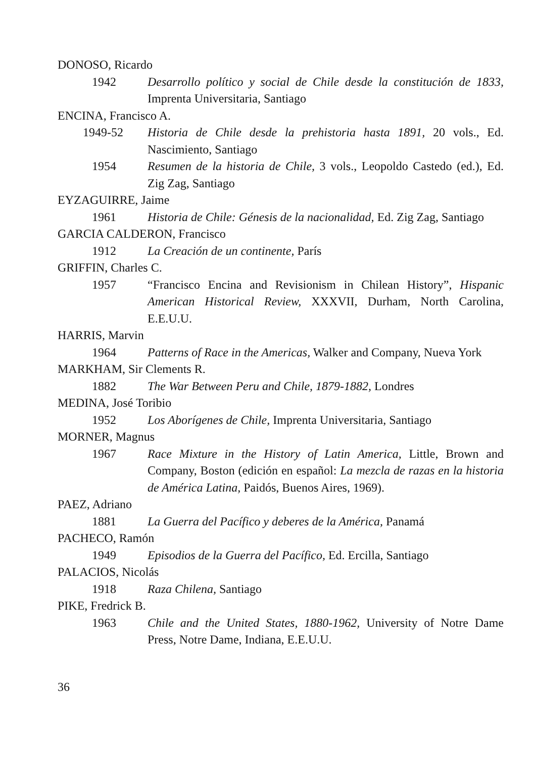DONOSO, Ricardo
1942 Desarrollo político y social de Chile desde la constitución de 1833, Imprenta Universitaria, Santiago
ENCINA, Francisco A.
1949-52 Historia de Chile desde la prehistoria hasta 1891, 20 vols., Ed. Nascimiento, Santiago
1954 Resumen de la historia de Chile, 3 vols., Leopoldo Castedo (ed.), Ed. Zig Zag, Santiago
EYZAGUIRRE, Jaime
1961 Historia de Chile: Génesis de la nacionalidad, Ed. Zig Zag, Santiago
GARCIA CALDERON, Francisco
1912 La Creación de un continente, París
GRIFFIN, Charles C.
1957 “Francisco Encina and Revisionism in Chilean History”, Hispanic American Historical Review, XXXVII, Durham, North Carolina, E.E.U.U.
HARRIS, Marvin
1964 Patterns of Race in the Americas, Walker and Company, Nueva York
MARKHAM, Sir Clements R.
1882 The War Between Peru and Chile, 1879-1882, Londres
MEDINA, José Toribio
1952 Los Aborígenes de Chile, Imprenta Universitaria, Santiago
MORNER, Magnus
1967 Race Mixture in the History of Latin America, Little, Brown and Company, Boston (edición en español: La mezcla de razas en la historia de América Latina, Paidós, Buenos Aires, 1969).
PAEZ, Adriano
1881 La Guerra del Pacífico y deberes de la América, Panamá
PACHECO, Ramón
1949 Episodios de la Guerra del Pacífico, Ed. Ercilla, Santiago
PALACIOS, Nicolás
1918 Raza Chilena, Santiago
PIKE, Fredrick B.
1963 Chile and the United States, 1880-1962, University of Notre Dame Press, Notre Dame, Indiana, E.E.U.U.
36